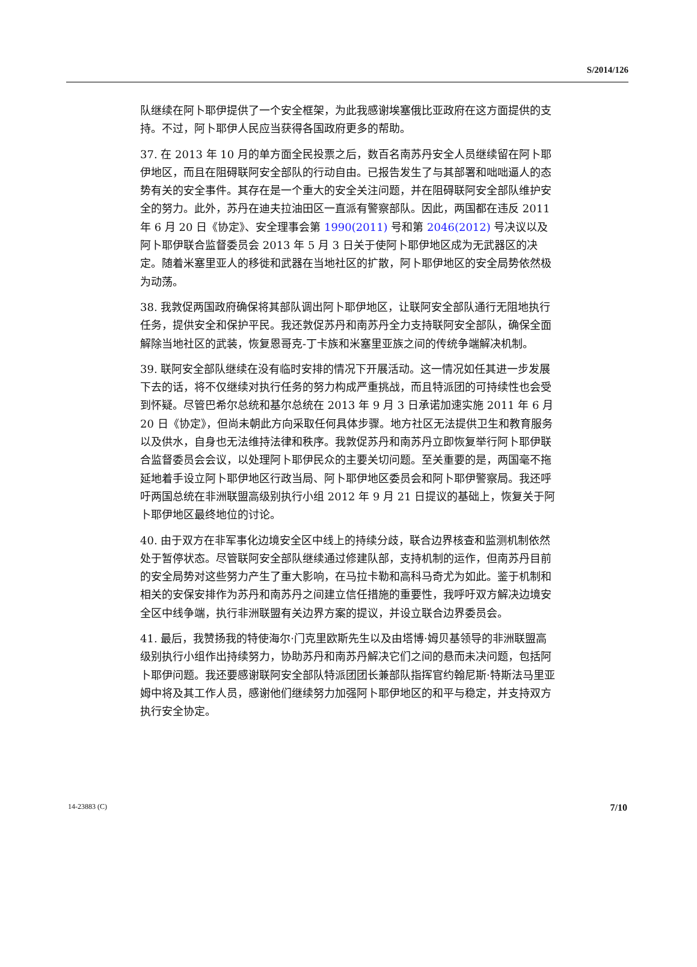S/2014/126
队继续在阿卜耶伊提供了一个安全框架，为此我感谢埃塞俄比亚政府在这方面提供的支持。不过，阿卜耶伊人民应当获得各国政府更多的帮助。
37. 在 2013 年 10 月的单方面全民投票之后，数百名南苏丹安全人员继续留在阿卜耶伊地区，而且在阻碍联阿安全部队的行动自由。已报告发生了与其部署和咄咄逼人的态势有关的安全事件。其存在是一个重大的安全关注问题，并在阻碍联阿安全部队维护安全的努力。此外，苏丹在迪夫拉油田区一直派有警察部队。因此，两国都在违反 2011 年 6 月 20 日《协定》、安全理事会第 1990(2011) 号和第 2046(2012) 号决议以及阿卜耶伊联合监督委员会 2013 年 5 月 3 日关于使阿卜耶伊地区成为无武器区的决定。随着米塞里亚人的移徙和武器在当地社区的扩散，阿卜耶伊地区的安全局势依然极为动荡。
38. 我敦促两国政府确保将其部队调出阿卜耶伊地区，让联阿安全部队通行无阻地执行任务，提供安全和保护平民。我还敦促苏丹和南苏丹全力支持联阿安全部队，确保全面解除当地社区的武装，恢复恩哥克-丁卡族和米塞里亚族之间的传统争端解决机制。
39. 联阿安全部队继续在没有临时安排的情况下开展活动。这一情况如任其进一步发展下去的话，将不仅继续对执行任务的努力构成严重挑战，而且特派团的可持续性也会受到怀疑。尽管巴希尔总统和基尔总统在 2013 年 9 月 3 日承诺加速实施 2011 年 6 月 20 日《协定》，但尚未朝此方向采取任何具体步骤。地方社区无法提供卫生和教育服务以及供水，自身也无法维持法律和秩序。我敦促苏丹和南苏丹立即恢复举行阿卜耶伊联合监督委员会会议，以处理阿卜耶伊民众的主要关切问题。至关重要的是，两国毫不拖延地着手设立阿卜耶伊地区行政当局、阿卜耶伊地区委员会和阿卜耶伊警察局。我还呼吁两国总统在非洲联盟高级别执行小组 2012 年 9 月 21 日提议的基础上，恢复关于阿卜耶伊地区最终地位的讨论。
40. 由于双方在非军事化边境安全区中线上的持续分歧，联合边界核查和监测机制依然处于暂停状态。尽管联阿安全部队继续通过修建队部，支持机制的运作，但南苏丹目前的安全局势对这些努力产生了重大影响，在马拉卡勒和高科马奇尤为如此。鉴于机制和相关的安保安排作为苏丹和南苏丹之间建立信任措施的重要性，我呼吁双方解决边境安全区中线争端，执行非洲联盟有关边界方案的提议，并设立联合边界委员会。
41. 最后，我赞扬我的特使海尔·门克里欧斯先生以及由塔博·姆贝基领导的非洲联盟高级别执行小组作出持续努力，协助苏丹和南苏丹解决它们之间的悬而未决问题，包括阿卜耶伊问题。我还要感谢联阿安全部队特派团团长兼部队指挥官约翰尼斯·特斯法马里亚姆中将及其工作人员，感谢他们继续努力加强阿卜耶伊地区的和平与稳定，并支持双方执行安全协定。
14-23883 (C) 7/10